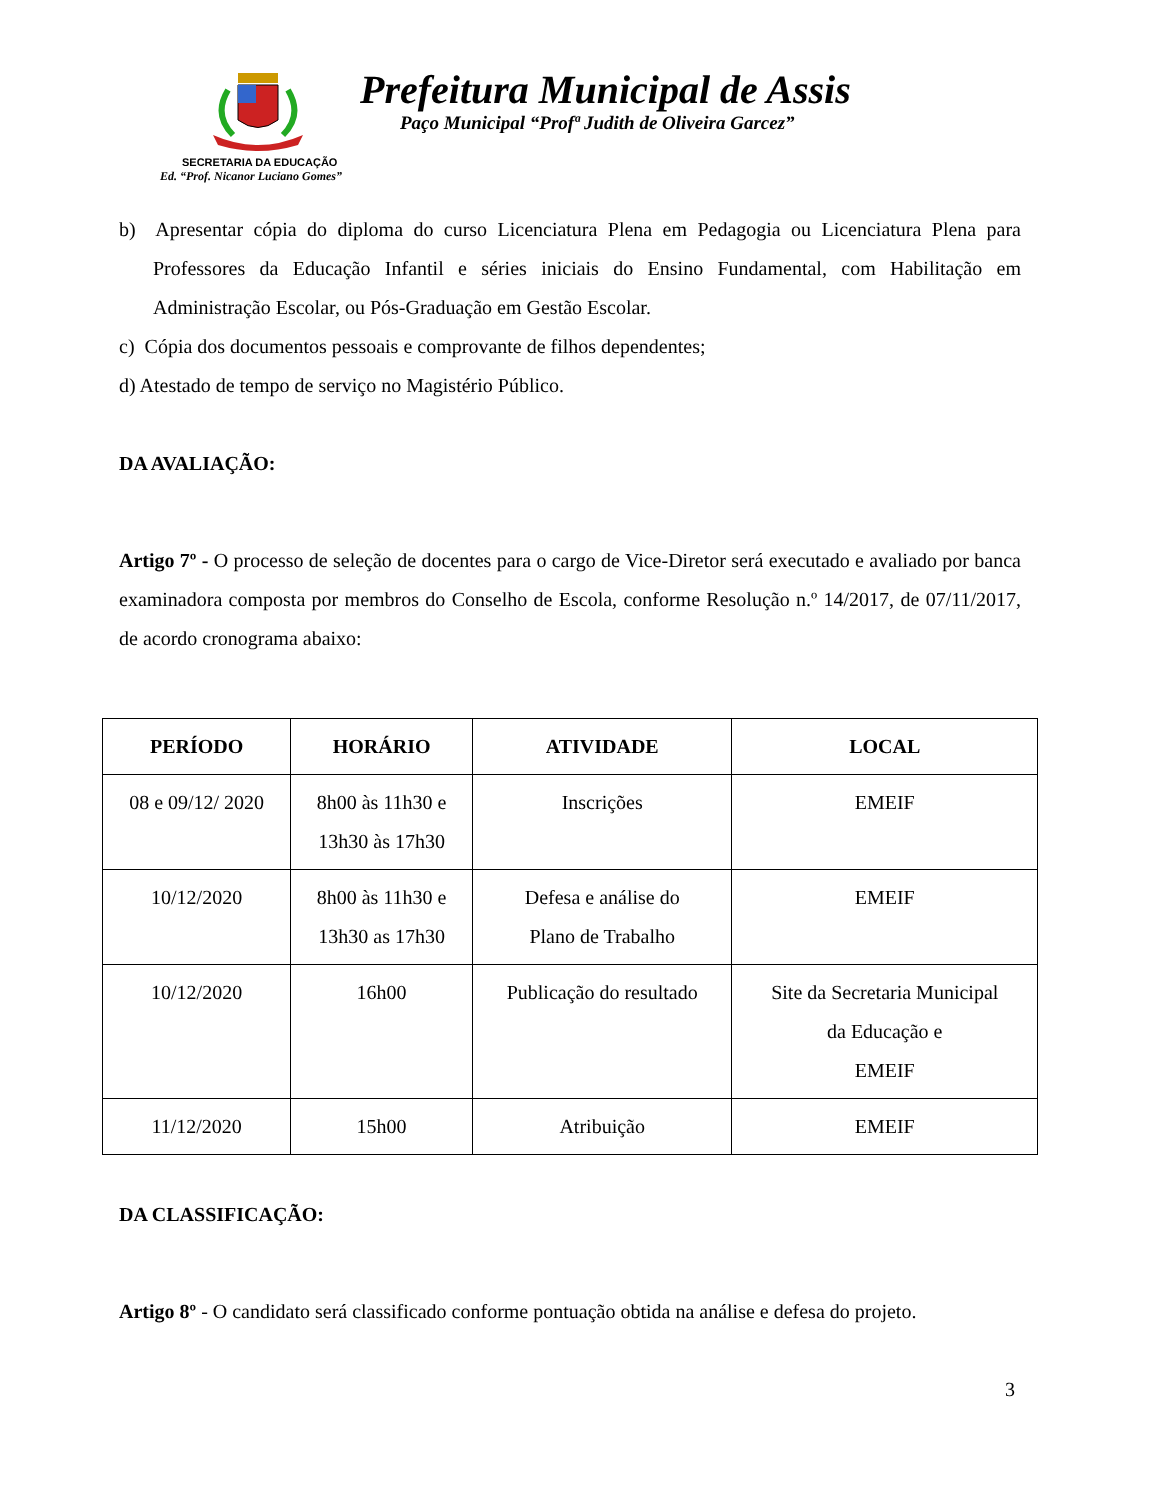Prefeitura Municipal de Assis
Paço Municipal “Profª Judith de Oliveira Garcez”
SECRETARIA DA EDUCAÇÃO
Ed. “Prof. Nicanor Luciano Gomes”
b) Apresentar cópia do diploma do curso Licenciatura Plena em Pedagogia ou Licenciatura Plena para Professores da Educação Infantil e séries iniciais do Ensino Fundamental, com Habilitação em Administração Escolar, ou Pós-Graduação em Gestão Escolar.
c) Cópia dos documentos pessoais e comprovante de filhos dependentes;
d) Atestado de tempo de serviço no Magistério Público.
DA AVALIAÇÃO:
Artigo 7º - O processo de seleção de docentes para o cargo de Vice-Diretor será executado e avaliado por banca examinadora composta por membros do Conselho de Escola, conforme Resolução n.º 14/2017, de 07/11/2017, de acordo cronograma abaixo:
| PERÍODO | HORÁRIO | ATIVIDADE | LOCAL |
| --- | --- | --- | --- |
| 08 e 09/12/ 2020 | 8h00 às 11h30 e 13h30 às 17h30 | Inscrições | EMEIF |
| 10/12/2020 | 8h00 às 11h30 e 13h30 as 17h30 | Defesa e análise do Plano de Trabalho | EMEIF |
| 10/12/2020 | 16h00 | Publicação do resultado | Site da Secretaria Municipal da Educação e EMEIF |
| 11/12/2020 | 15h00 | Atribuição | EMEIF |
DA CLASSIFICAÇÃO:
Artigo 8º - O candidato será classificado conforme pontuação obtida na análise e defesa do projeto.
3